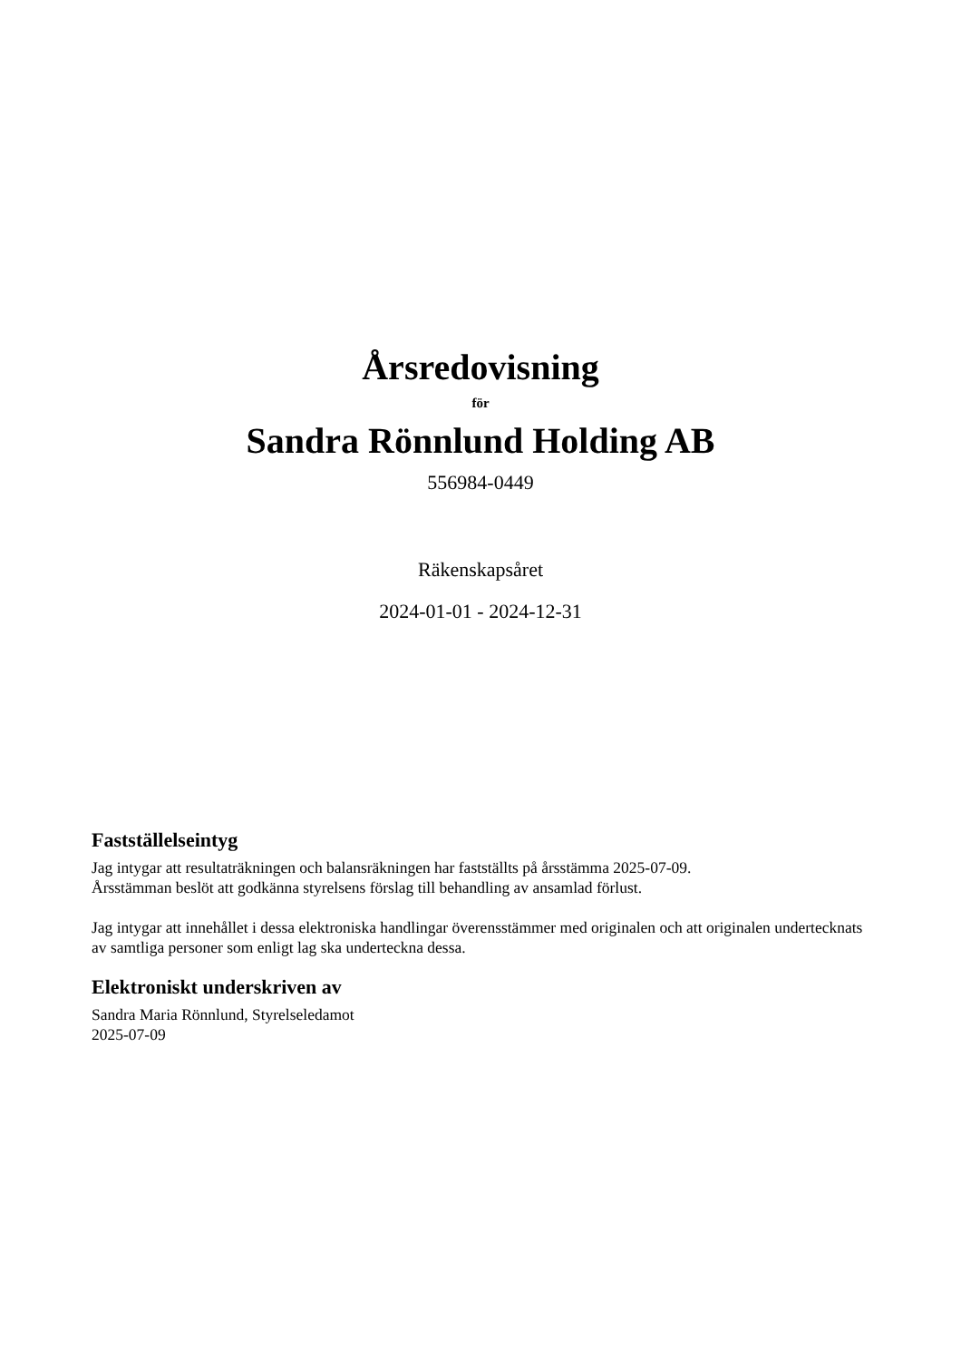Årsredovisning
för
Sandra Rönnlund Holding AB
556984-0449
Räkenskapsåret
2024-01-01 - 2024-12-31
Fastställelseintyg
Jag intygar att resultaträkningen och balansräkningen har fastställts på årsstämma 2025-07-09.
Årsstämman beslöt att godkänna styrelsens förslag till behandling av ansamlad förlust.
Jag intygar att innehållet i dessa elektroniska handlingar överensstämmer med originalen och att originalen undertecknats av samtliga personer som enligt lag ska underteckna dessa.
Elektroniskt underskriven av
Sandra Maria Rönnlund, Styrelseledamot
2025-07-09